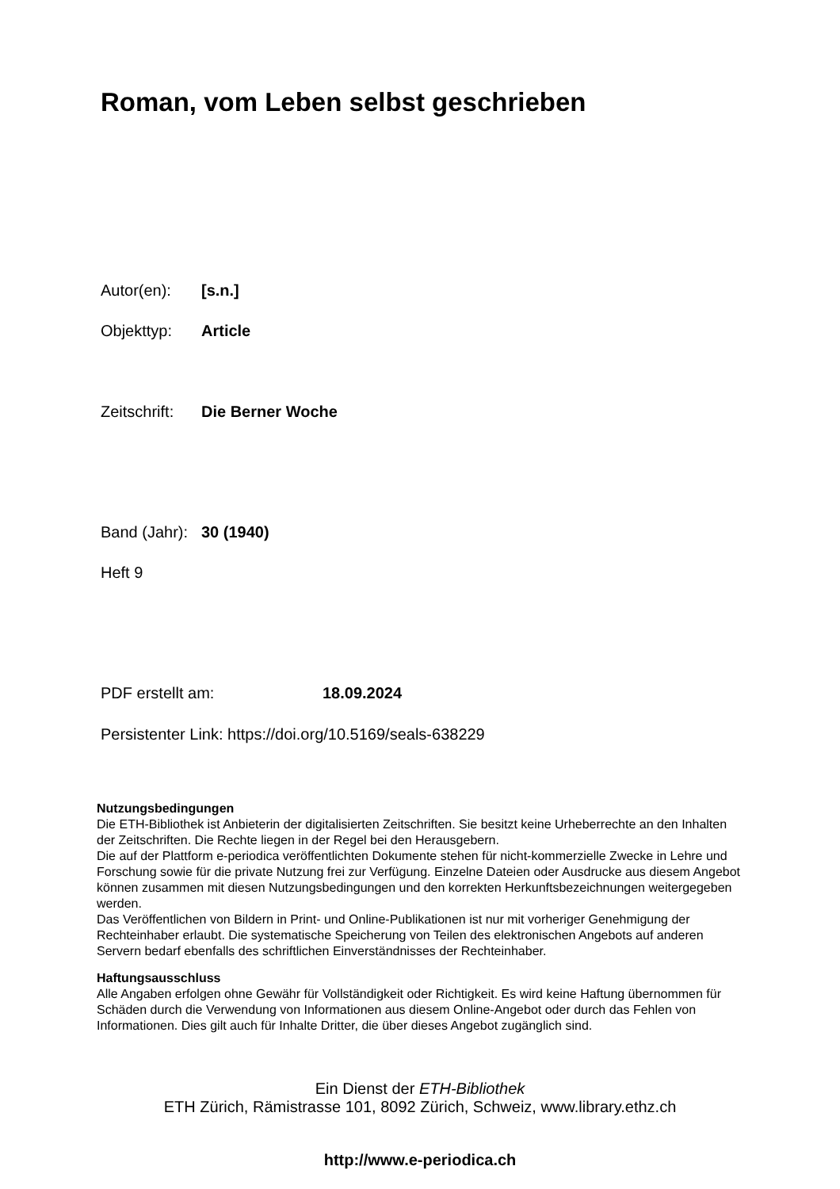Roman, vom Leben selbst geschrieben
Autor(en): [s.n.]
Objekttyp: Article
Zeitschrift: Die Berner Woche
Band (Jahr): 30 (1940)
Heft 9
PDF erstellt am: 18.09.2024
Persistenter Link: https://doi.org/10.5169/seals-638229
Nutzungsbedingungen
Die ETH-Bibliothek ist Anbieterin der digitalisierten Zeitschriften. Sie besitzt keine Urheberrechte an den Inhalten der Zeitschriften. Die Rechte liegen in der Regel bei den Herausgebern.
Die auf der Plattform e-periodica veröffentlichten Dokumente stehen für nicht-kommerzielle Zwecke in Lehre und Forschung sowie für die private Nutzung frei zur Verfügung. Einzelne Dateien oder Ausdrucke aus diesem Angebot können zusammen mit diesen Nutzungsbedingungen und den korrekten Herkunftsbezeichnungen weitergegeben werden.
Das Veröffentlichen von Bildern in Print- und Online-Publikationen ist nur mit vorheriger Genehmigung der Rechteinhaber erlaubt. Die systematische Speicherung von Teilen des elektronischen Angebots auf anderen Servern bedarf ebenfalls des schriftlichen Einverständnisses der Rechteinhaber.
Haftungsausschluss
Alle Angaben erfolgen ohne Gewähr für Vollständigkeit oder Richtigkeit. Es wird keine Haftung übernommen für Schäden durch die Verwendung von Informationen aus diesem Online-Angebot oder durch das Fehlen von Informationen. Dies gilt auch für Inhalte Dritter, die über dieses Angebot zugänglich sind.
Ein Dienst der ETH-Bibliothek
ETH Zürich, Rämistrasse 101, 8092 Zürich, Schweiz, www.library.ethz.ch
http://www.e-periodica.ch